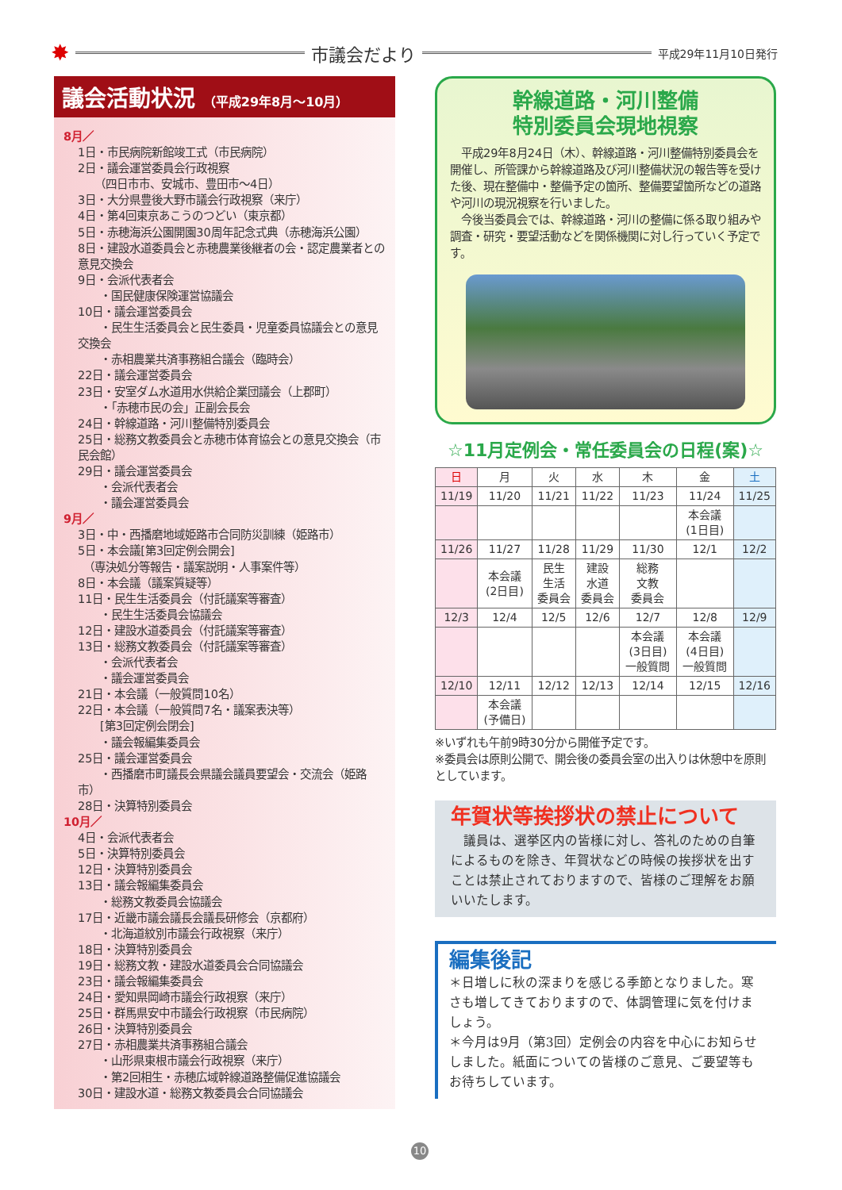✸ 市議会だより 平成29年11月10日発行
議会活動状況 （平成29年8月～10月）
8月／
1日・市民病院新館竣工式（市民病院）
2日・議会運営委員会行政視察
　　（四日市市、安城市、豊田市～4日）
3日・大分県豊後大野市議会行政視察（来庁）
4日・第4回東京あこうのつどい（東京都）
5日・赤穂海浜公園開園30周年記念式典（赤穂海浜公園）
8日・建設水道委員会と赤穂農業後継者の会・認定農業者との意見交換会
9日・会派代表者会
　　・国民健康保険運営協議会
10日・議会運営委員会
　　・民生生活委員会と民生委員・児童委員協議会との意見交換会
　　・赤相農業共済事務組合議会（臨時会）
22日・議会運営委員会
23日・安室ダム水道用水供給企業団議会（上郡町）
　　・「赤穂市民の会」正副会長会
24日・幹線道路・河川整備特別委員会
25日・総務文教委員会と赤穂市体育協会との意見交換会（市民会館）
29日・議会運営委員会
　　・会派代表者会
　　・議会運営委員会
9月／
3日・中・西播磨地域姫路市合同防災訓練（姫路市）
5日・本会議[第3回定例会開会]
　（専決処分等報告・議案説明・人事案件等）
8日・本会議（議案質疑等）
11日・民生生活委員会（付託議案等審査）
　　・民生生活委員会協議会
12日・建設水道委員会（付託議案等審査）
13日・総務文教委員会（付託議案等審査）
　　・会派代表者会
　　・議会運営委員会
21日・本会議（一般質問10名）
22日・本会議（一般質問7名・議案表決等）
　　[第3回定例会閉会]
　　・議会報編集委員会
25日・議会運営委員会
　　・西播磨市町議長会県議会議員要望会・交流会（姫路市）
28日・決算特別委員会
10月／
4日・会派代表者会
5日・決算特別委員会
12日・決算特別委員会
13日・議会報編集委員会
　　・総務文教委員会協議会
17日・近畿市議会議長会議長研修会（京都府）
　　・北海道紋別市議会行政視察（来庁）
18日・決算特別委員会
19日・総務文教・建設水道委員会合同協議会
23日・議会報編集委員会
24日・愛知県岡崎市議会行政視察（来庁）
25日・群馬県安中市議会行政視察（市民病院）
26日・決算特別委員会
27日・赤相農業共済事務組合議会
　　・山形県東根市議会行政視察（来庁）
　　・第2回相生・赤穂広域幹線道路整備促進協議会
30日・建設水道・総務文教委員会合同協議会
幹線道路・河川整備
特別委員会現地視察
　平成29年8月24日（木）、幹線道路・河川整備特別委員会を開催し、所管課から幹線道路及び河川整備状況の報告等を受けた後、現在整備中・整備予定の箇所、整備要望箇所などの道路や河川の現況視察を行いました。
　今後当委員会では、幹線道路・河川の整備に係る取り組みや調査・研究・要望活動などを関係機関に対し行っていく予定です。
☆11月定例会・常任委員会の日程(案)☆
| 日 | 月 | 火 | 水 | 木 | 金 | 土 |
| --- | --- | --- | --- | --- | --- | --- |
| 11/19 | 11/20 | 11/21 | 11/22 | 11/23 | 11/24 | 11/25 |
| | | | | | 本会議 (1日目) | |
| 11/26 | 11/27 | 11/28 | 11/29 | 11/30 | 12/1 | 12/2 |
| | 本会議 (2日目) | 民生 生活 委員会 | 建設 水道 委員会 | 総務 文教 委員会 | | |
| 12/3 | 12/4 | 12/5 | 12/6 | 12/7 | 12/8 | 12/9 |
| | | | | 本会議 (3日目) 一般質問 | 本会議 (4日目) 一般質問 | |
| 12/10 | 12/11 | 12/12 | 12/13 | 12/14 | 12/15 | 12/16 |
| | 本会議 (予備日) | | | | | |
※いずれも午前9時30分から開催予定です。
※委員会は原則公開で、開会後の委員会室の出入りは休憩中を原則としています。
年賀状等挨拶状の禁止について
　議員は、選挙区内の皆様に対し、答礼のための自筆によるものを除き、年賀状などの時候の挨拶状を出すことは禁止されておりますので、皆様のご理解をお願いいたします。
編集後記
＊日増しに秋の深まりを感じる季節となりました。寒さも増してきておりますので、体調管理に気を付けましょう。
＊今月は9月（第3回）定例会の内容を中心にお知らせしました。紙面についての皆様のご意見、ご要望等もお待ちしています。
10